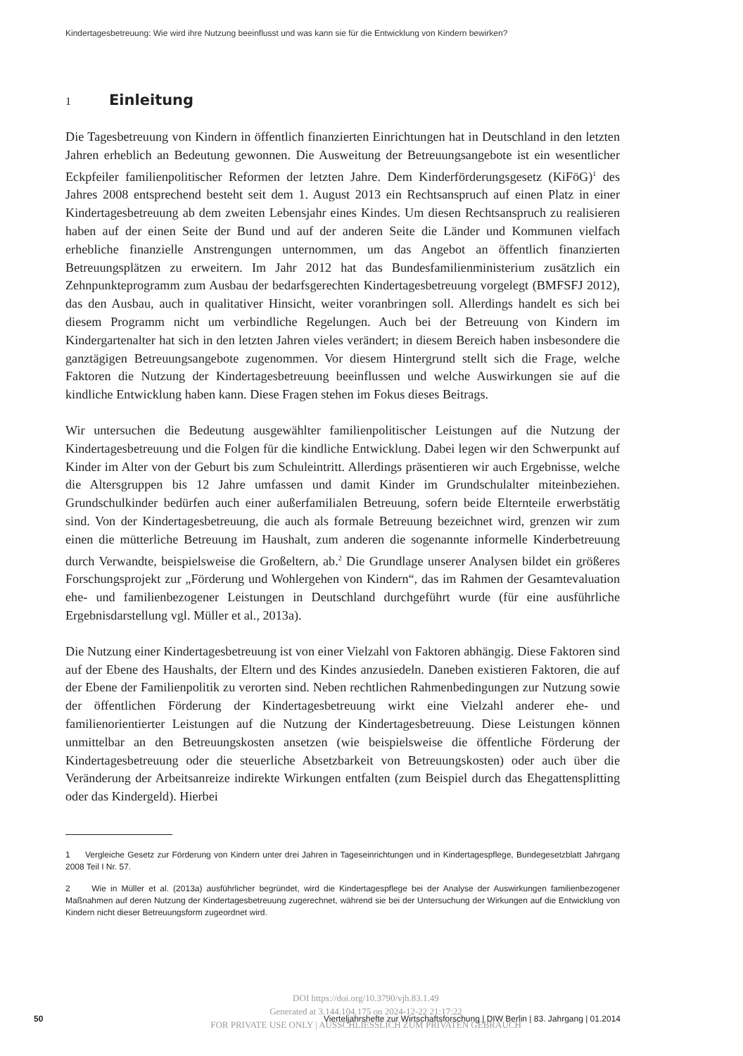Kindertagesbetreuung: Wie wird ihre Nutzung beeinflusst und was kann sie für die Entwicklung von Kindern bewirken?
1 Einleitung
Die Tagesbetreuung von Kindern in öffentlich finanzierten Einrichtungen hat in Deutschland in den letzten Jahren erheblich an Bedeutung gewonnen. Die Ausweitung der Betreuungsangebote ist ein wesentlicher Eckpfeiler familienpolitischer Reformen der letzten Jahre. Dem Kinderförderungsgesetz (KiFöG)<sup>1</sup> des Jahres 2008 entsprechend besteht seit dem 1. August 2013 ein Rechtsanspruch auf einen Platz in einer Kindertagesbetreuung ab dem zweiten Lebensjahr eines Kindes. Um diesen Rechtsanspruch zu realisieren haben auf der einen Seite der Bund und auf der anderen Seite die Länder und Kommunen vielfach erhebliche finanzielle Anstrengungen unternommen, um das Angebot an öffentlich finanzierten Betreuungsplätzen zu erweitern. Im Jahr 2012 hat das Bundesfamilienministerium zusätzlich ein Zehnpunkteprogramm zum Ausbau der bedarfsgerechten Kindertagesbetreuung vorgelegt (BMFSFJ 2012), das den Ausbau, auch in qualitativer Hinsicht, weiter voranbringen soll. Allerdings handelt es sich bei diesem Programm nicht um verbindliche Regelungen. Auch bei der Betreuung von Kindern im Kindergartenalter hat sich in den letzten Jahren vieles verändert; in diesem Bereich haben insbesondere die ganztägigen Betreuungsangebote zugenommen. Vor diesem Hintergrund stellt sich die Frage, welche Faktoren die Nutzung der Kindertagesbetreuung beeinflussen und welche Auswirkungen sie auf die kindliche Entwicklung haben kann. Diese Fragen stehen im Fokus dieses Beitrags.
Wir untersuchen die Bedeutung ausgewählter familienpolitischer Leistungen auf die Nutzung der Kindertagesbetreuung und die Folgen für die kindliche Entwicklung. Dabei legen wir den Schwerpunkt auf Kinder im Alter von der Geburt bis zum Schuleintritt. Allerdings präsentieren wir auch Ergebnisse, welche die Altersgruppen bis 12 Jahre umfassen und damit Kinder im Grundschulalter miteinbeziehen. Grundschulkinder bedürfen auch einer außerfamilialen Betreuung, sofern beide Elternteile erwerbstätig sind. Von der Kindertagesbetreuung, die auch als formale Betreuung bezeichnet wird, grenzen wir zum einen die mütterliche Betreuung im Haushalt, zum anderen die sogenannte informelle Kinderbetreuung durch Verwandte, beispielsweise die Großeltern, ab.<sup>2</sup> Die Grundlage unserer Analysen bildet ein größeres Forschungsprojekt zur „Förderung und Wohlergehen von Kindern“, das im Rahmen der Gesamtevaluation ehe- und familienbezogener Leistungen in Deutschland durchgeführt wurde (für eine ausführliche Ergebnisdarstellung vgl. Müller et al., 2013a).
Die Nutzung einer Kindertagesbetreuung ist von einer Vielzahl von Faktoren abhängig. Diese Faktoren sind auf der Ebene des Haushalts, der Eltern und des Kindes anzusiedeln. Daneben existieren Faktoren, die auf der Ebene der Familienpolitik zu verorten sind. Neben rechtlichen Rahmenbedingungen zur Nutzung sowie der öffentlichen Förderung der Kindertagesbetreuung wirkt eine Vielzahl anderer ehe- und familienorientierter Leistungen auf die Nutzung der Kindertagesbetreuung. Diese Leistungen können unmittelbar an den Betreuungskosten ansetzen (wie beispielsweise die öffentliche Förderung der Kindertagesbetreuung oder die steuerliche Absetzbarkeit von Betreuungskosten) oder auch über die Veränderung der Arbeitsanreize indirekte Wirkungen entfalten (zum Beispiel durch das Ehegattensplitting oder das Kindergeld). Hierbei
1 Vergleiche Gesetz zur Förderung von Kindern unter drei Jahren in Tageseinrichtungen und in Kindertagespflege, Bundegesetzblatt Jahrgang 2008 Teil I Nr. 57.
2 Wie in Müller et al. (2013a) ausführlicher begründet, wird die Kindertagespflege bei der Analyse der Auswirkungen familienbezogener Maßnahmen auf deren Nutzung der Kindertagesbetreuung zugerechnet, während sie bei der Untersuchung der Wirkungen auf die Entwicklung von Kindern nicht dieser Betreuungsform zugeordnet wird.
DOI https://doi.org/10.3790/vjh.83.1.49
Generated at 3.144.104.175 on 2024-12-22 21:17:22
FOR PRIVATE USE ONLY | AUSSCHLIESSLICH ZUM PRIVATEN GEBRAUCH
50
Vierteljahrshefte zur Wirtschaftsforschung | DIW Berlin | 83. Jahrgang | 01.2014